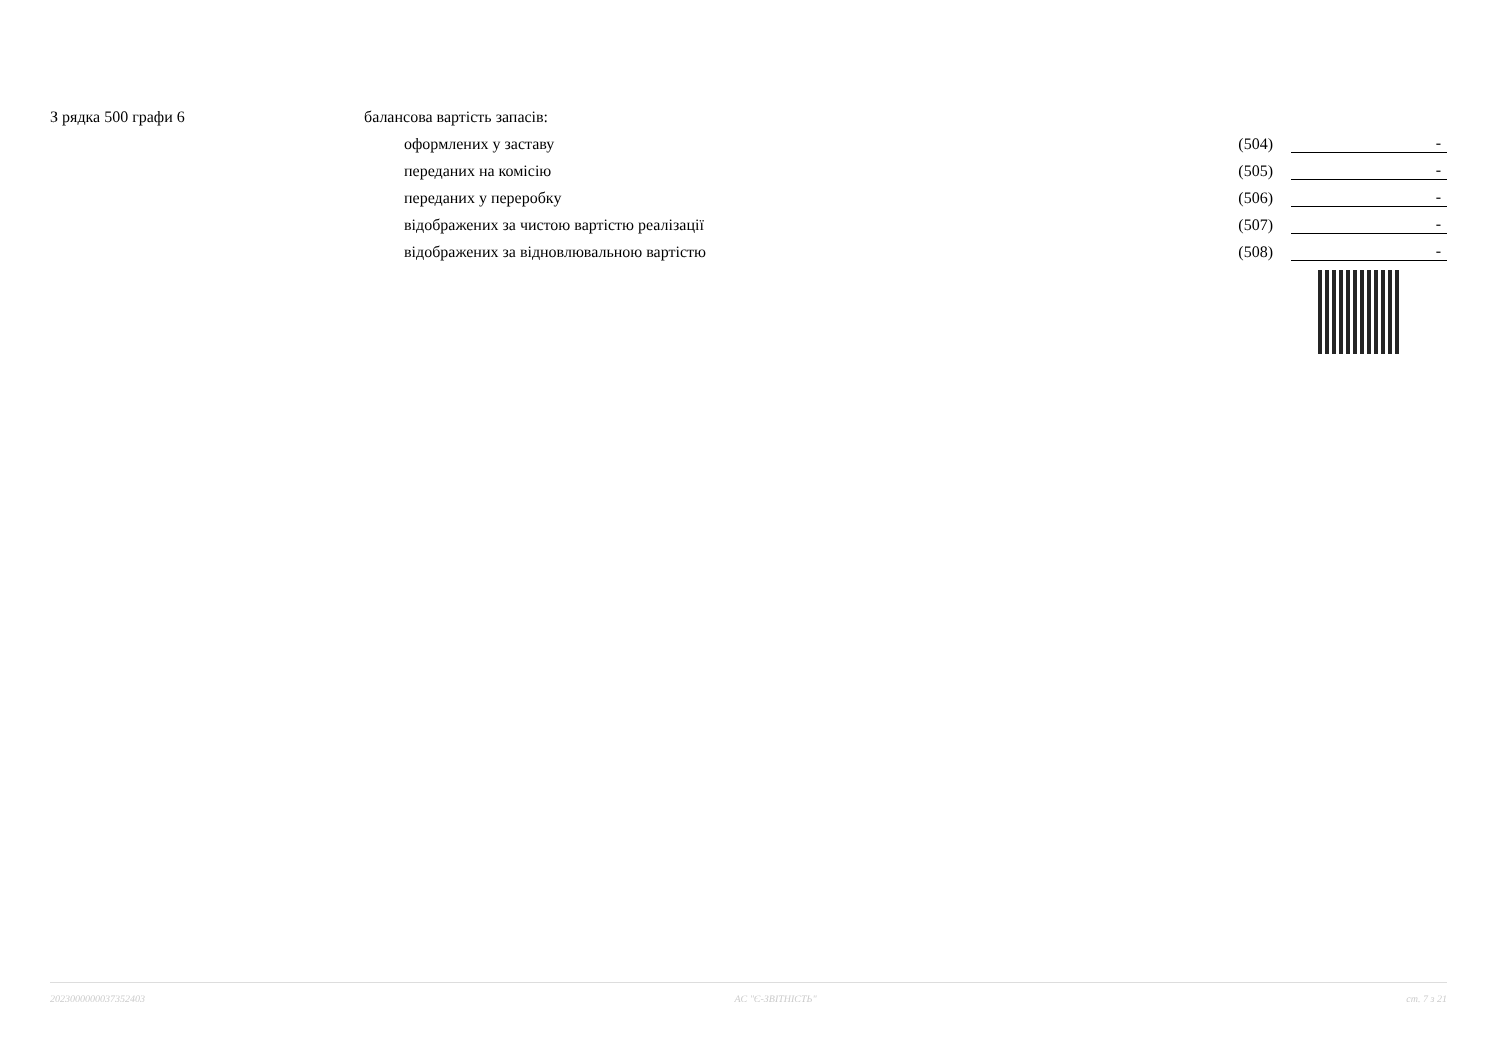| З рядка 500 графи 6 | балансова вартість запасів: | | | |
| | | оформлених у заставу | (504) | - |
| | | переданих на комісію | (505) | - |
| | | переданих у переробку | (506) | - |
| | | відображених за чистою вартістю реалізації | (507) | - |
| | | відображених за відновлювальною вартістю | (508) | - |
2023000000037352403 АС "Є-ЗВІТНІСТЬ" ст. 7 з 21